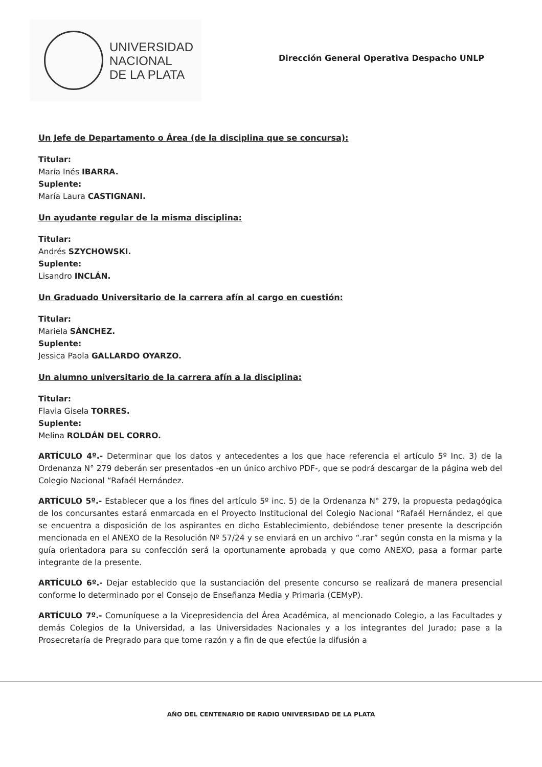UNIVERSIDAD
NACIONAL
DE LA PLATA
Dirección General Operativa Despacho UNLP
Un Jefe de Departamento o Área (de la disciplina que se concursa):
Titular:
María Inés IBARRA.
Suplente:
María Laura CASTIGNANI.
Un ayudante regular de la misma disciplina:
Titular:
Andrés SZYCHOWSKI.
Suplente:
Lisandro INCLÁN.
Un Graduado Universitario de la carrera afín al cargo en cuestión:
Titular:
Mariela SÁNCHEZ.
Suplente:
Jessica Paola GALLARDO OYARZO.
Un alumno universitario de la carrera afín a la disciplina:
Titular:
Flavia Gisela TORRES.
Suplente:
Melina ROLDÁN DEL CORRO.
ARTÍCULO 4º.- Determinar que los datos y antecedentes a los que hace referencia el artículo 5º Inc. 3) de la Ordenanza N° 279 deberán ser presentados -en un único archivo PDF-, que se podrá descargar de la página web del Colegio Nacional “Rafaél Hernández.
ARTÍCULO 5º.- Establecer que a los fines del artículo 5º inc. 5) de la Ordenanza N° 279, la propuesta pedagógica de los concursantes estará enmarcada en el Proyecto Institucional del Colegio Nacional “Rafaél Hernández, el que se encuentra a disposición de los aspirantes en dicho Establecimiento, debiéndose tener presente la descripción mencionada en el ANEXO de la Resolución Nº 57/24 y se enviará en un archivo “.rar” según consta en la misma y la guía orientadora para su confección será la oportunamente aprobada y que como ANEXO, pasa a formar parte integrante de la presente.
ARTÍCULO 6º.- Dejar establecido que la sustanciación del presente concurso se realizará de manera presencial conforme lo determinado por el Consejo de Enseñanza Media y Primaria (CEMyP).
ARTÍCULO 7º.- Comuníquese a la Vicepresidencia del Área Académica, al mencionado Colegio, a las Facultades y demás Colegios de la Universidad, a las Universidades Nacionales y a los integrantes del Jurado; pase a la Prosecretaría de Pregrado para que tome razón y a fin de que efectúe la difusión a
AÑO DEL CENTENARIO DE RADIO UNIVERSIDAD DE LA PLATA